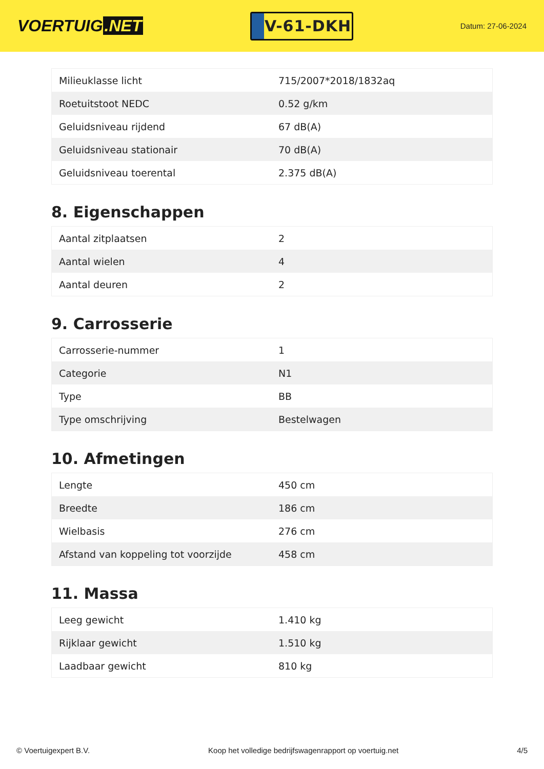VOERTUIG.NET
V-61-DKH
Datum: 27-06-2024
| Milieuklasse licht | 715/2007*2018/1832aq |
| Roetuitstoot NEDC | 0.52 g/km |
| Geluidsniveau rijdend | 67 dB(A) |
| Geluidsniveau stationair | 70 dB(A) |
| Geluidsniveau toerental | 2.375 dB(A) |
8. Eigenschappen
| Aantal zitplaatsen | 2 |
| Aantal wielen | 4 |
| Aantal deuren | 2 |
9. Carrosserie
| Carrosserie-nummer | 1 |
| Categorie | N1 |
| Type | BB |
| Type omschrijving | Bestelwagen |
10. Afmetingen
| Lengte | 450 cm |
| Breedte | 186 cm |
| Wielbasis | 276 cm |
| Afstand van koppeling tot voorzijde | 458 cm |
11. Massa
| Leeg gewicht | 1.410 kg |
| Rijklaar gewicht | 1.510 kg |
| Laadbaar gewicht | 810 kg |
© Voertuigexpert B.V. Koop het volledige bedrijfswagenrapport op voertuig.net 4/5